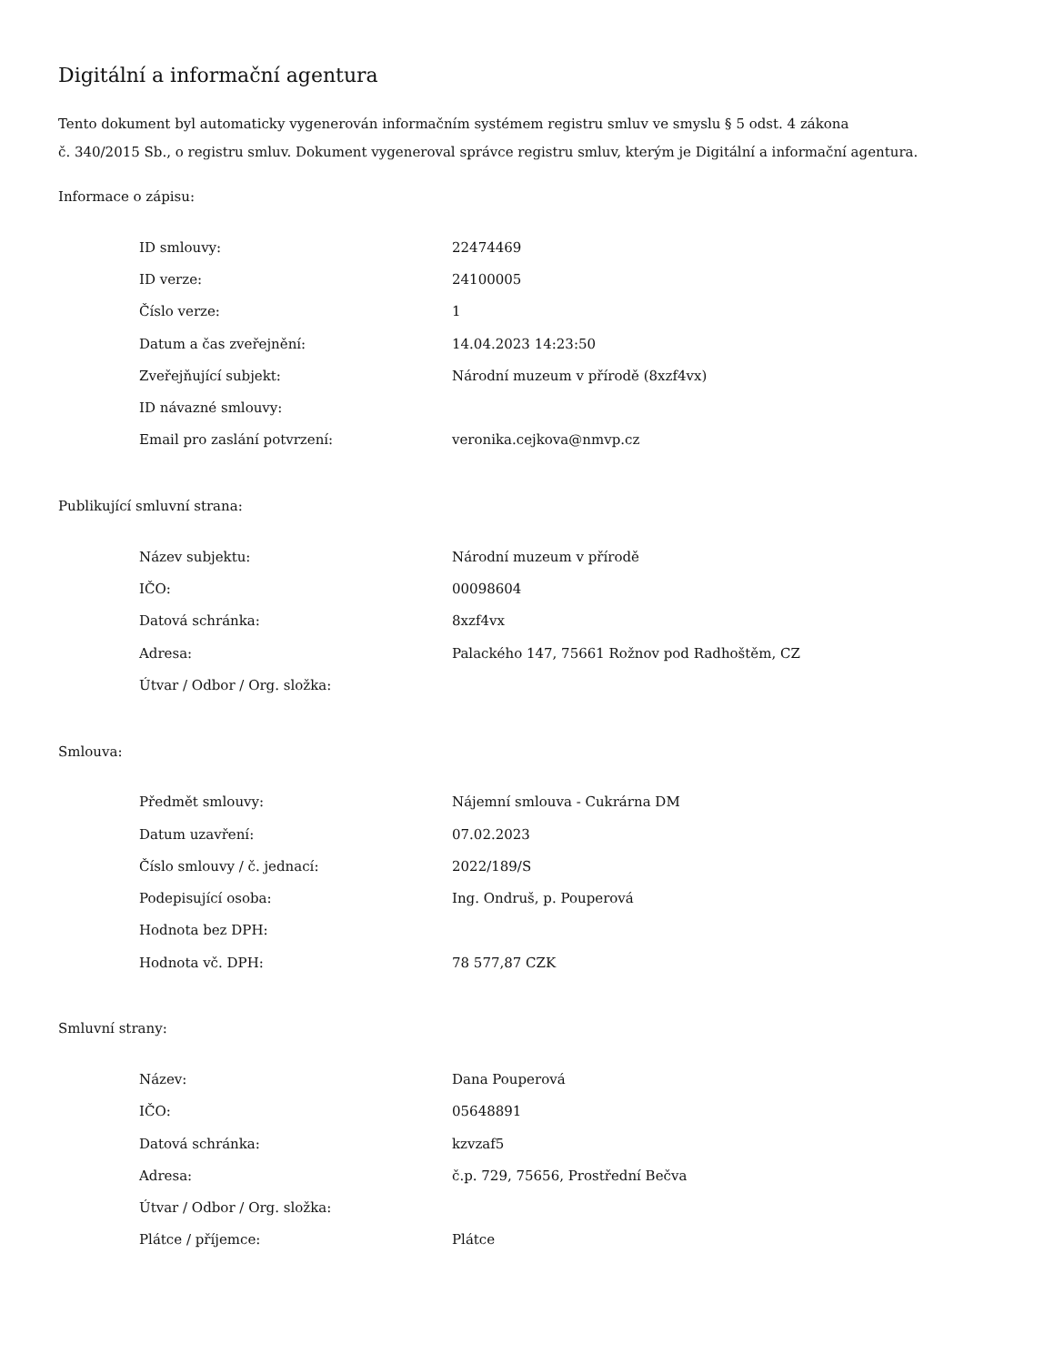Digitální a informační agentura
Tento dokument byl automaticky vygenerován informačním systémem registru smluv ve smyslu § 5 odst. 4 zákona
č. 340/2015 Sb., o registru smluv. Dokument vygeneroval správce registru smluv, kterým je Digitální a informační agentura.
Informace o zápisu:
| ID smlouvy: | 22474469 |
| ID verze: | 24100005 |
| Číslo verze: | 1 |
| Datum a čas zveřejnění: | 14.04.2023 14:23:50 |
| Zveřejňující subjekt: | Národní muzeum v přírodě (8xzf4vx) |
| ID návazné smlouvy: | |
| Email pro zaslání potvrzení: | veronika.cejkova@nmvp.cz |
Publikující smluvní strana:
| Název subjektu: | Národní muzeum v přírodě |
| IČO: | 00098604 |
| Datová schránka: | 8xzf4vx |
| Adresa: | Palackého 147, 75661 Rožnov pod Radhoštěm, CZ |
| Útvar / Odbor / Org. složka: | |
Smlouva:
| Předmět smlouvy: | Nájemní smlouva - Cukrárna DM |
| Datum uzavření: | 07.02.2023 |
| Číslo smlouvy / č. jednací: | 2022/189/S |
| Podepisující osoba: | Ing. Ondruš, p. Pouperová |
| Hodnota bez DPH: | |
| Hodnota vč. DPH: | 78 577,87 CZK |
Smluvní strany:
| Název: | Dana Pouperová |
| IČO: | 05648891 |
| Datová schránka: | kzvzaf5 |
| Adresa: | č.p. 729, 75656, Prostřední Bečva |
| Útvar / Odbor / Org. složka: | |
| Plátce / příjemce: | Plátce |